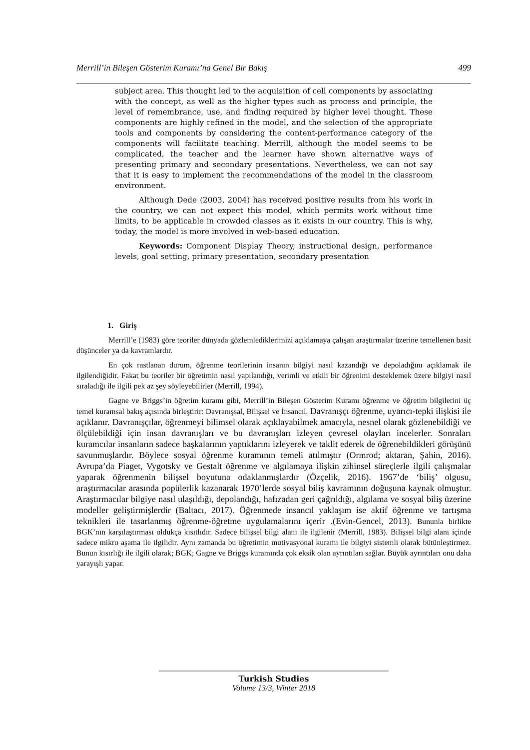Merrill’in Bileşen Gösterim Kuramı’na Genel Bir Bakış 499
subject area. This thought led to the acquisition of cell components by associating with the concept, as well as the higher types such as process and principle, the level of remembrance, use, and finding required by higher level thought. These components are highly refined in the model, and the selection of the appropriate tools and components by considering the content-performance category of the components will facilitate teaching. Merrill, although the model seems to be complicated, the teacher and the learner have shown alternative ways of presenting primary and secondary presentations. Nevertheless, we can not say that it is easy to implement the recommendations of the model in the classroom environment.
Although Dede (2003, 2004) has received positive results from his work in the country, we can not expect this model, which permits work without time limits, to be applicable in crowded classes as it exists in our country. This is why, today, the model is more involved in web-based education.
Keywords: Component Display Theory, instructional design, performance levels, goal setting, primary presentation, secondary presentation
1. Giriş
Merrill’e (1983) göre teoriler dünyada gözlemlediklerimizi açıklamaya çalışan araştırmalar üzerine temellenen basit düşünceler ya da kavramlardır.
En çok rastlanan durum, öğrenme teorilerinin insanın bilgiyi nasıl kazandığı ve depoladığını açıklamak ile ilgilendiğidir. Fakat bu teoriler bir öğretimin nasıl yapılandığı, verimli ve etkili bir öğrenimi desteklemek üzere bilgiyi nasıl sıraladığı ile ilgili pek az şey söyleyebilirler (Merrill, 1994).
Gagne ve Briggs’in öğretim kuramı gibi, Merrill’in Bileşen Gösterim Kuramı öğrenme ve öğretim bilgilerini üç temel kuramsal bakış açısında birleştirir: Davranışsal, Bilişsel ve İnsancıl. Davranışçı öğrenme, uyarıcı-tepki ilişkisi ile açıklanır. Davranışçılar, öğrenmeyi bilimsel olarak açıklayabilmek amacıyla, nesnel olarak gözlenebildiği ve ölçülebildiği için insan davranışları ve bu davranışları izleyen çevresel olayları incelerler. Sonraları kuramcılar insanların sadece başkalarının yaptıklarını izleyerek ve taklit ederek de öğrenebildikleri görüşünü savunmuşlardır. Böylece sosyal öğrenme kuramının temeli atılmıştır (Ormrod; aktaran, Şahin, 2016). Avrupa’da Piaget, Vygotsky ve Gestalt öğrenme ve algılamaya ilişkin zihinsel süreçlerle ilgili çalışmalar yaparak öğrenmenin bilişsel boyutuna odaklanmışlardır (Özçelik, 2016). 1967’de ‘biliş’ olgusu, araştırmacılar arasında popülerlik kazanarak 1970’lerde sosyal biliş kavramının doğuşuna kaynak olmuştur. Araştırmacılar bilgiye nasıl ulaşıldığı, depolandığı, hafızadan geri çağrıldığı, algılama ve sosyal biliş üzerine modeller geliştirmişlerdir (Baltacı, 2017). Öğrenmede insancıl yaklaşım ise aktif öğrenme ve tartışma teknikleri ile tasarlanmış öğrenme-öğretme uygulamalarını içerir .(Evin-Gencel, 2013). Bununla birlikte BGK’nın karşılaştırması oldukça kısıtlıdır. Sadece bilişsel bilgi alanı ile ilgilenir (Merrill, 1983). Bilişsel bilgi alanı içinde sadece mikro aşama ile ilgilidir. Aynı zamanda bu öğretimin motivasyonal kuramı ile bilgiyi sistemli olarak bütünleştirmez. Bunun kısırlığı ile ilgili olarak; BGK; Gagne ve Briggs kuramında çok eksik olan ayrıntıları sağlar. Büyük ayrıntıları onu daha yarayışlı yapar.
Turkish Studies
Volume 13/3, Winter 2018